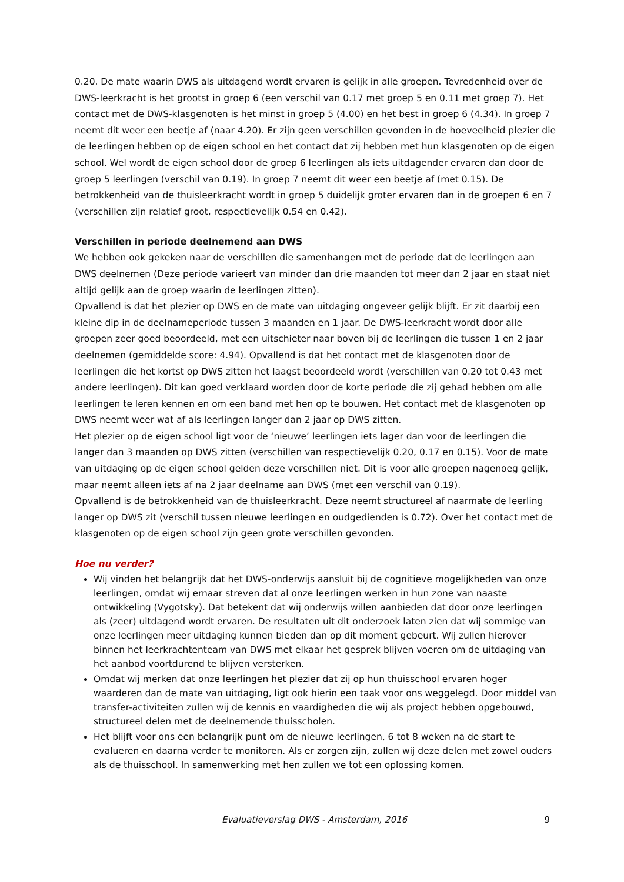0.20. De mate waarin DWS als uitdagend wordt ervaren is gelijk in alle groepen. Tevredenheid over de DWS-leerkracht is het grootst in groep 6 (een verschil van 0.17 met groep 5 en 0.11 met groep 7). Het contact met de DWS-klasgenoten is het minst in groep 5 (4.00) en het best in groep 6 (4.34). In groep 7 neemt dit weer een beetje af (naar 4.20). Er zijn geen verschillen gevonden in de hoeveelheid plezier die de leerlingen hebben op de eigen school en het contact dat zij hebben met hun klasgenoten op de eigen school. Wel wordt de eigen school door de groep 6 leerlingen als iets uitdagender ervaren dan door de groep 5 leerlingen (verschil van 0.19). In groep 7 neemt dit weer een beetje af (met 0.15). De betrokkenheid van de thuisleerkracht wordt in groep 5 duidelijk groter ervaren dan in de groepen 6 en 7 (verschillen zijn relatief groot, respectievelijk 0.54 en 0.42).
Verschillen in periode deelnemend aan DWS
We hebben ook gekeken naar de verschillen die samenhangen met de periode dat de leerlingen aan DWS deelnemen (Deze periode varieert van minder dan drie maanden tot meer dan 2 jaar en staat niet altijd gelijk aan de groep waarin de leerlingen zitten).
Opvallend is dat het plezier op DWS en de mate van uitdaging ongeveer gelijk blijft. Er zit daarbij een kleine dip in de deelnameperiode tussen 3 maanden en 1 jaar. De DWS-leerkracht wordt door alle groepen zeer goed beoordeeld, met een uitschieter naar boven bij de leerlingen die tussen 1 en 2 jaar deelnemen (gemiddelde score: 4.94). Opvallend is dat het contact met de klasgenoten door de leerlingen die het kortst op DWS zitten het laagst beoordeeld wordt (verschillen van 0.20 tot 0.43 met andere leerlingen). Dit kan goed verklaard worden door de korte periode die zij gehad hebben om alle leerlingen te leren kennen en om een band met hen op te bouwen. Het contact met de klasgenoten op DWS neemt weer wat af als leerlingen langer dan 2 jaar op DWS zitten.
Het plezier op de eigen school ligt voor de ‘nieuwe’ leerlingen iets lager dan voor de leerlingen die langer dan 3 maanden op DWS zitten (verschillen van respectievelijk 0.20, 0.17 en 0.15). Voor de mate van uitdaging op de eigen school gelden deze verschillen niet. Dit is voor alle groepen nagenoeg gelijk, maar neemt alleen iets af na 2 jaar deelname aan DWS (met een verschil van 0.19).
Opvallend is de betrokkenheid van de thuisleerkracht. Deze neemt structureel af naarmate de leerling langer op DWS zit (verschil tussen nieuwe leerlingen en oudgedienden is 0.72). Over het contact met de klasgenoten op de eigen school zijn geen grote verschillen gevonden.
Hoe nu verder?
Wij vinden het belangrijk dat het DWS-onderwijs aansluit bij de cognitieve mogelijkheden van onze leerlingen, omdat wij ernaar streven dat al onze leerlingen werken in hun zone van naaste ontwikkeling (Vygotsky). Dat betekent dat wij onderwijs willen aanbieden dat door onze leerlingen als (zeer) uitdagend wordt ervaren. De resultaten uit dit onderzoek laten zien dat wij sommige van onze leerlingen meer uitdaging kunnen bieden dan op dit moment gebeurt. Wij zullen hierover binnen het leerkrachtenteam van DWS met elkaar het gesprek blijven voeren om de uitdaging van het aanbod voortdurend te blijven versterken.
Omdat wij merken dat onze leerlingen het plezier dat zij op hun thuisschool ervaren hoger waarderen dan de mate van uitdaging, ligt ook hierin een taak voor ons weggelegd. Door middel van transfer-activiteiten zullen wij de kennis en vaardigheden die wij als project hebben opgebouwd, structureel delen met de deelnemende thuisscholen.
Het blijft voor ons een belangrijk punt om de nieuwe leerlingen, 6 tot 8 weken na de start te evalueren en daarna verder te monitoren. Als er zorgen zijn, zullen wij deze delen met zowel ouders als de thuisschool. In samenwerking met hen zullen we tot een oplossing komen.
Evaluatieverslag DWS - Amsterdam, 2016 9